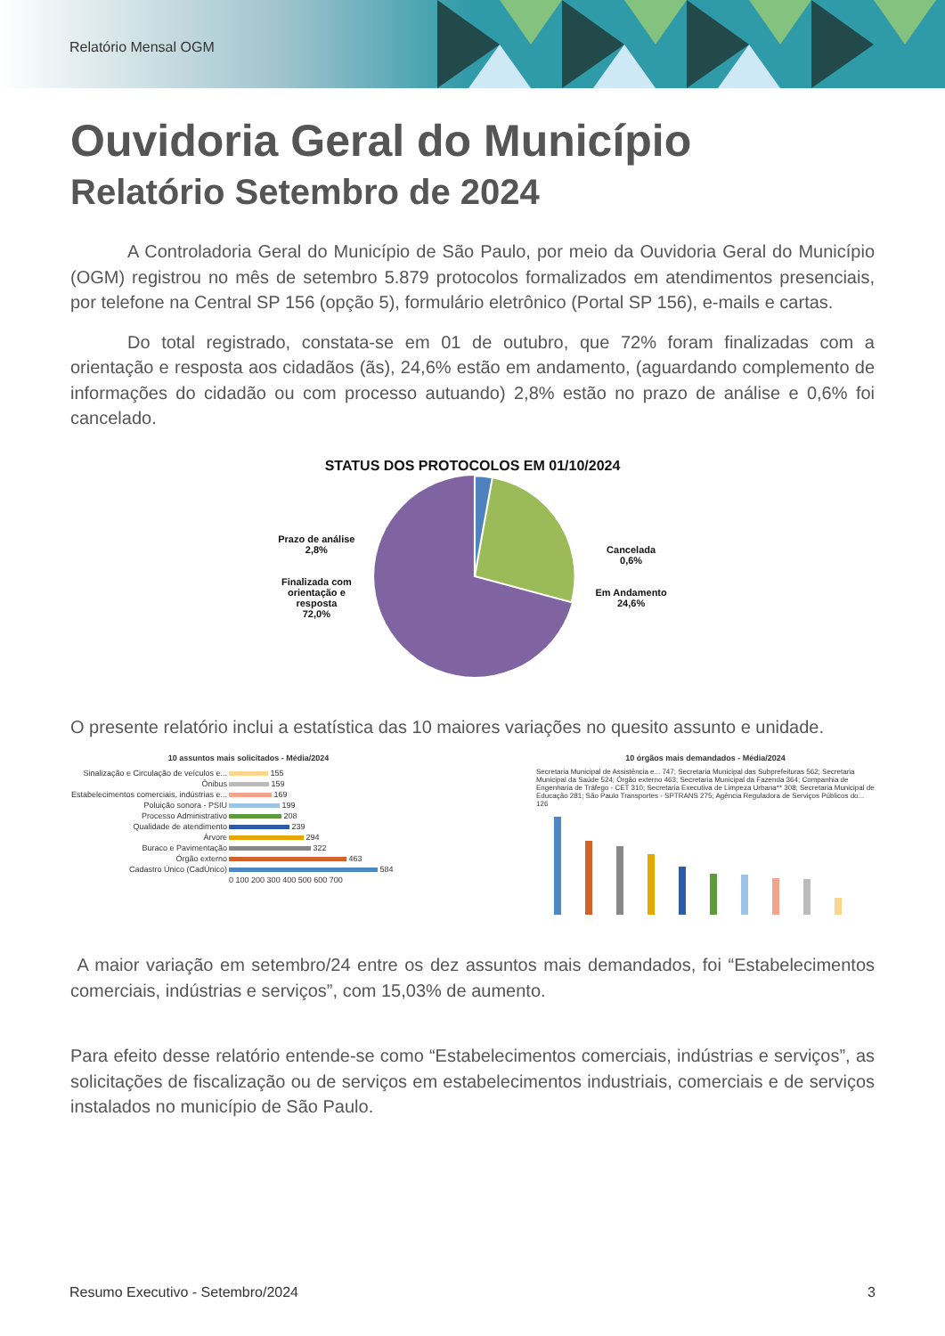Relatório Mensal OGM
Ouvidoria Geral do Município
Relatório Setembro de 2024
A Controladoria Geral do Município de São Paulo, por meio da Ouvidoria Geral do Município (OGM) registrou no mês de setembro 5.879 protocolos formalizados em atendimentos presenciais, por telefone na Central SP 156 (opção 5), formulário eletrônico (Portal SP 156), e-mails e cartas.
Do total registrado, constata-se em 01 de outubro, que 72% foram finalizadas com a orientação e resposta aos cidadãos (ãs), 24,6% estão em andamento, (aguardando complemento de informações do cidadão ou com processo autuando) 2,8% estão no prazo de análise e 0,6% foi cancelado.
STATUS DOS PROTOCOLOS EM 01/10/2024
Prazo de análise
2,8%
Finalizada com
orientação e
resposta
72,0%
Cancelada
0,6%
Em Andamento
24,6%
O presente relatório inclui a estatística das 10 maiores variações no quesito assunto e unidade.
10 assuntos mais solicitados - Média/2024
| Sinalização e Circulação de veículos e... | 155 |
| Ônibus | 159 |
| Estabelecimentos comerciais, indústrias e... | 169 |
| Poluição sonora - PSIU | 199 |
| Processo Administrativo | 208 |
| Qualidade de atendimento | 239 |
| Árvore | 294 |
| Buraco e Pavimentação | 322 |
| Órgão externo | 463 |
| Cadastro Único (CadÚnico) | 584 |
| | 0 100 200 300 400 500 600 700 |
10 órgãos mais demandados - Média/2024
Secretaria Municipal de Assistência e... 747; Secretaria Municipal das Subprefeituras 562; Secretaria Municipal da Saúde 524; Órgão externo 463; Secretaria Municipal da Fazenda 364; Companhia de Engenharia de Tráfego - CET 310; Secretaria Executiva de Limpeza Urbana** 308; Secretaria Municipal de Educação 281; São Paulo Transportes - SPTRANS 275; Agência Reguladora de Serviços Públicos do... 126
A maior variação em setembro/24 entre os dez assuntos mais demandados, foi “Estabelecimentos comerciais, indústrias e serviços”, com 15,03% de aumento.
Para efeito desse relatório entende-se como “Estabelecimentos comerciais, indústrias e serviços”, as solicitações de fiscalização ou de serviços em estabelecimentos industriais, comerciais e de serviços instalados no município de São Paulo.
Resumo Executivo - Setembro/2024 3